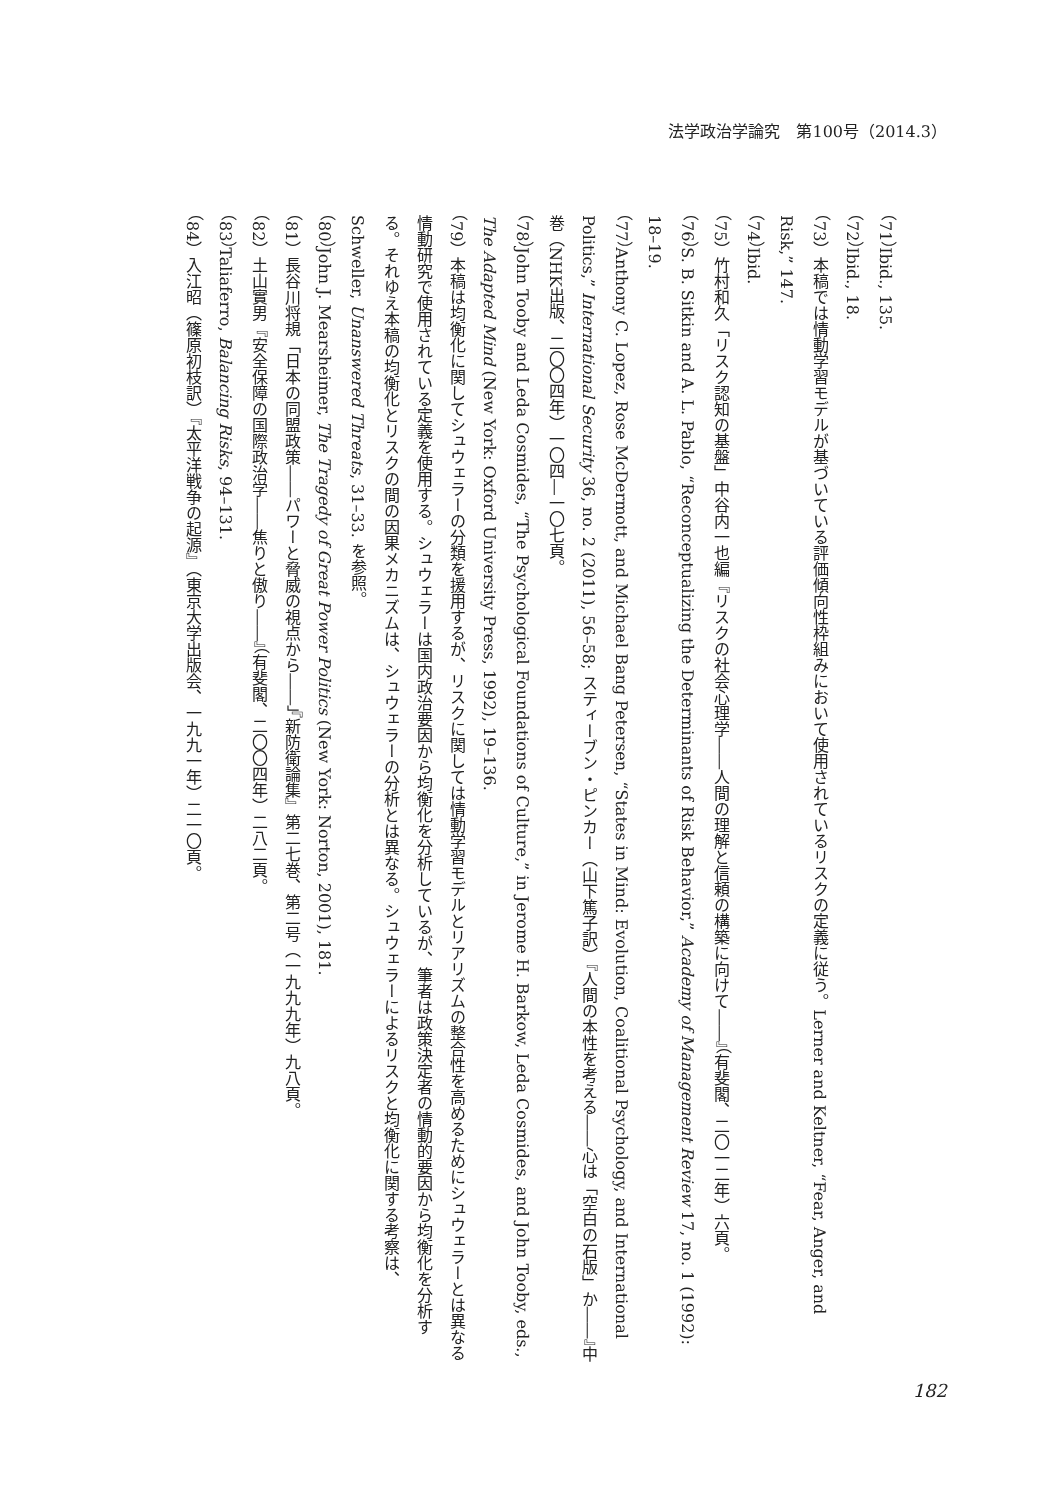法学政治学論究　第100号（2014.3）
（71）Ibid., 135.
（72）Ibid., 18.
（73）本稿では情動学習モデルが基づいている評価傾向性枠組みにおいて使用されているリスクの定義に従う。Lerner and Keltner, “Fear, Anger, and Risk,” 147.
（74）Ibid.
（75）竹村和久「リスク認知の基盤」中谷内一也編『リスクの社会心理学――人間の理解と信頼の構築に向けて――』（有斐閣、二〇一二年）六頁。
（76）S. B. Sitkin and A. L. Pablo, “Reconceptualizing the Determinants of Risk Behavior,” Academy of Management Review 17, no. 1 (1992): 18–19.
（77）Anthony C. Lopez, Rose McDermott, and Michael Bang Petersen, “States in Mind: Evolution, Coalitional Psychology, and International Politics,” International Security 36, no. 2 (2011), 56–58; スティーブン・ピンカー（山下篤子訳）『人間の本性を考える――心は「空白の石版」か――』中巻（NHK出版、二〇〇四年）一〇四―一〇七頁。
（78）John Tooby and Leda Cosmides, “The Psychological Foundations of Culture,” in Jerome H. Barkow, Leda Cosmides, and John Tooby, eds., The Adapted Mind (New York: Oxford University Press, 1992), 19–136.
（79）本稿は均衡化に関してシュウェラーの分類を援用するが、リスクに関しては情動学習モデルとリアリズムの整合性を高めるためにシュウェラーとは異なる情動研究で使用されている定義を使用する。シュウェラーは国内政治要因から均衡化を分析しているが、筆者は政策決定者の情動的要因から均衡化を分析する。それゆえ本稿の均衡化とリスクの間の因果メカニズムは、シュウェラーの分析とは異なる。シュウェラーによるリスクと均衡化に関する考察は、Schweller, Unanswered Threats, 31–33. を参照。
（80）John J. Mearsheimer, The Tragedy of Great Power Politics (New York: Norton, 2001), 181.
（81）長谷川将規「日本の同盟政策――パワーと脅威の視点から――」『新防衛論集』第二七巻、第二号（一九九九年）九八頁。
（82）土山實男『安全保障の国際政治学――焦りと傲り――』（有斐閣、二〇〇四年）二八二頁。
（83）Taliaferro, Balancing Risks, 94–131.
（84）入江昭（篠原初枝訳）『太平洋戦争の起源』（東京大学出版会、一九九一年）二一〇頁。
182